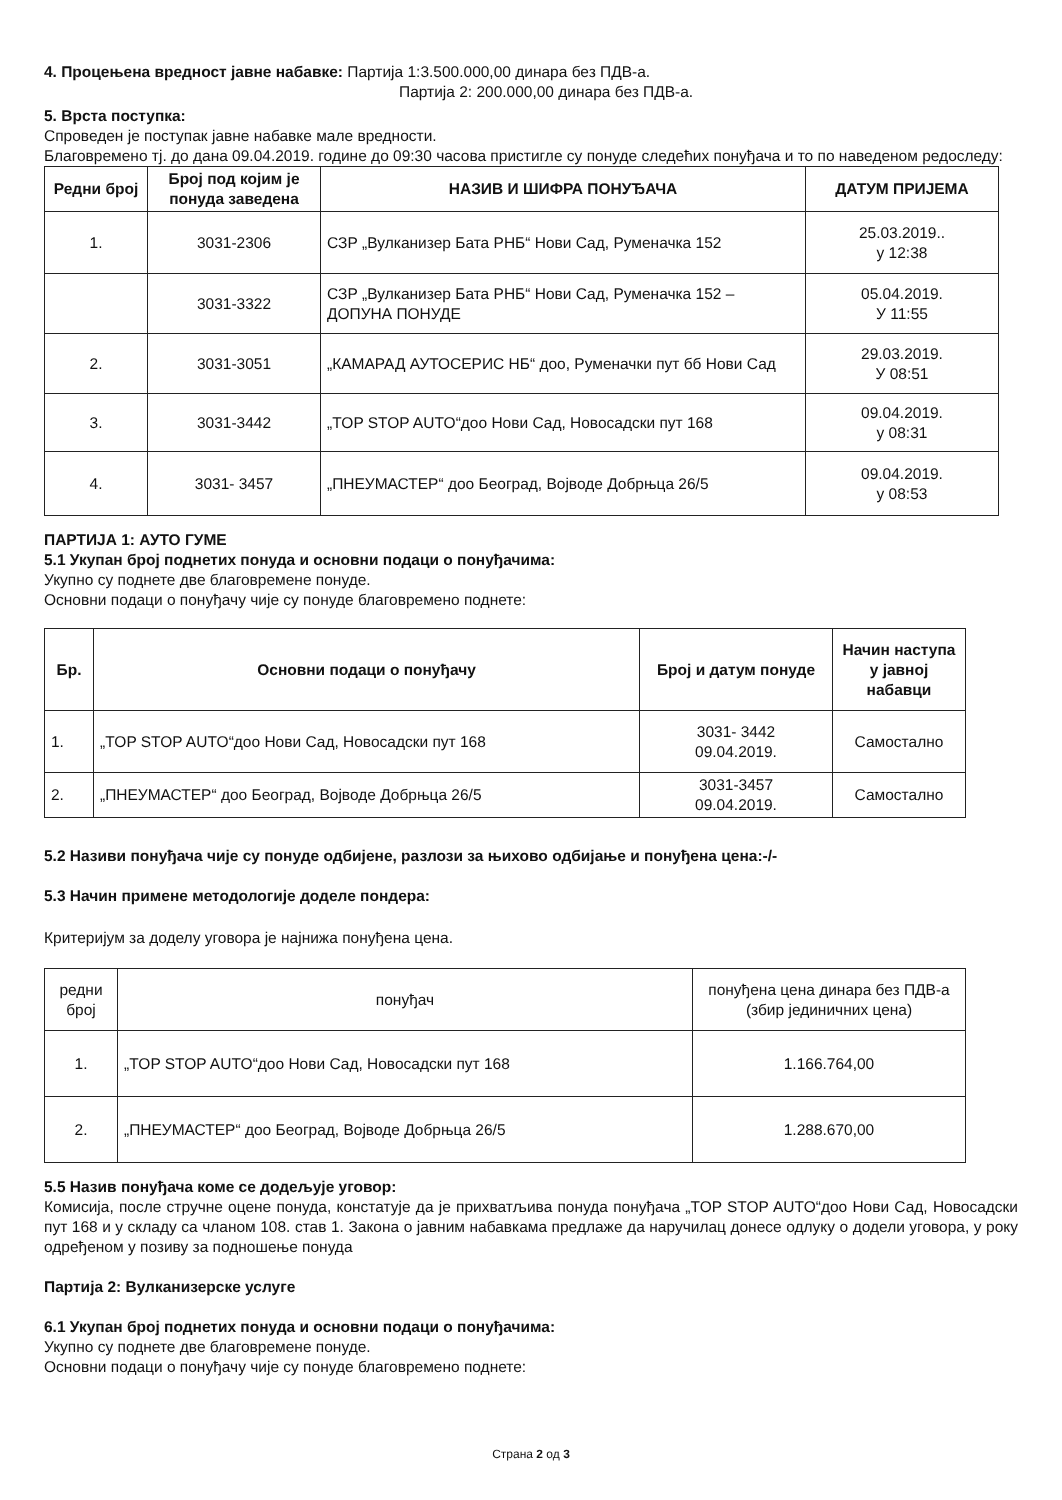4. Процењена вредност јавне набавке: Партија 1:3.500.000,00 динара без ПДВ-а.
Партија 2: 200.000,00 динара без ПДВ-а.
5. Врста поступка:
Спроведен је поступак јавне набавке мале вредности.
Благовремено тј. до дана 09.04.2019. године до 09:30 часова пристигле су понуде следећих понуђача и то по наведеном редоследу:
| Редни број | Број под којим је понуда заведена | НАЗИВ И ШИФРА ПОНУЂАЧА | ДАТУМ ПРИЈЕМА |
| --- | --- | --- | --- |
| 1. | 3031-2306 | СЗР „Вулканизер Бата РНБ“ Нови Сад, Руменачка 152 | 25.03.2019.. у 12:38 |
| | 3031-3322 | СЗР „Вулканизер Бата РНБ“ Нови Сад, Руменачка 152 – ДОПУНА ПОНУДЕ | 05.04.2019. У 11:55 |
| 2. | 3031-3051 | „КАМАРАД АУТОСЕРИС НБ“ доо, Руменачки пут бб Нови Сад | 29.03.2019. У 08:51 |
| 3. | 3031-3442 | „TOP STOP AUTO“доо Нови Сад, Новосадски пут 168 | 09.04.2019. у 08:31 |
| 4. | 3031- 3457 | „ПНЕУМАСТЕР“ доо Београд, Војводе Добрњца 26/5 | 09.04.2019. у 08:53 |
ПАРТИЈА 1: АУТО ГУМЕ
5.1 Укупан број поднетих понуда и основни подаци о понуђачима:
Укупно су поднете две благовремене понуде.
Основни подаци о понуђачу чије су понуде благовремено поднете:
| Бр. | Основни подаци о понуђачу | Број и датум понуде | Начин наступа у јавној набавци |
| --- | --- | --- | --- |
| 1. | „TOP STOP AUTO“доо Нови Сад, Новосадски пут 168 | 3031- 3442 09.04.2019. | Самостално |
| 2. | „ПНЕУМАСТЕР“ доо Београд, Војводе Добрњца 26/5 | 3031-3457 09.04.2019. | Самостално |
5.2 Називи понуђача чије су понуде одбијене, разлози за њихово одбијање и понуђена цена:-/-
5.3 Начин примене методологије доделе пондера:
Критеријум за доделу уговора је најнижа понуђена цена.
| редни број | понуђач | понуђена цена динара без ПДВ-а (збир јединичних цена) |
| 1. | „TOP STOP AUTO“доо Нови Сад, Новосадски пут 168 | 1.166.764,00 |
| 2. | „ПНЕУМАСТЕР“ доо Београд, Војводе Добрњца 26/5 | 1.288.670,00 |
5.5 Назив понуђача коме се додељује уговор:
Комисија, после стручне оцене понуда, констатује да је прихватљива понуда понуђача „TOP STOP AUTO“доо Нови Сад, Новосадски пут 168 и у складу са чланом 108. став 1. Закона о јавним набавкама предлаже да наручилац донесе одлуку о додели уговора, у року одређеном у позиву за подношење понуда
Партија 2: Вулканизерске услуге
6.1 Укупан број поднетих понуда и основни подаци о понуђачима:
Укупно су поднете две благовремене понуде.
Основни подаци о понуђачу чије су понуде благовремено поднете:
Страна 2 од 3